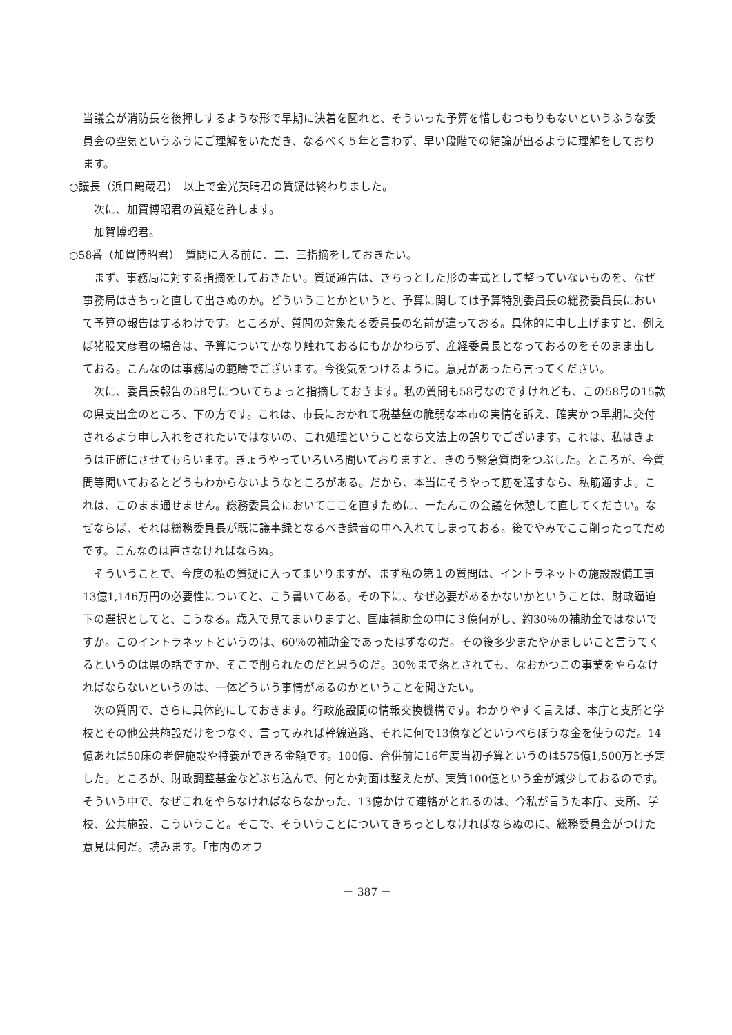当議会が消防長を後押しするような形で早期に決着を図れと、そういった予算を惜しむつもりもないというふうな委員会の空気というふうにご理解をいただき、なるべく５年と言わず、早い段階での結論が出るように理解をしております。
○議長（浜口鶴蔵君）　以上で金光英晴君の質疑は終わりました。
次に、加賀博昭君の質疑を許します。
加賀博昭君。
○58番（加賀博昭君）　質問に入る前に、二、三指摘をしておきたい。
まず、事務局に対する指摘をしておきたい。質疑通告は、きちっとした形の書式として整っていないものを、なぜ事務局はきちっと直して出さぬのか。どういうことかというと、予算に関しては予算特別委員長の総務委員長において予算の報告はするわけです。ところが、質問の対象たる委員長の名前が違っておる。具体的に申し上げますと、例えば猪股文彦君の場合は、予算についてかなり触れておるにもかかわらず、産経委員長となっておるのをそのまま出しておる。こんなのは事務局の範疇でございます。今後気をつけるように。意見があったら言ってください。
次に、委員長報告の58号についてちょっと指摘しておきます。私の質問も58号なのですけれども、この58号の15款の県支出金のところ、下の方です。これは、市長におかれて税基盤の脆弱な本市の実情を訴え、確実かつ早期に交付されるよう申し入れをされたいではないの、これ処理ということなら文法上の誤りでございます。これは、私はきょうは正確にさせてもらいます。きょうやっていろいろ聞いておりますと、きのう緊急質問をつぶした。ところが、今質問等聞いておるとどうもわからないようなところがある。だから、本当にそうやって筋を通すなら、私筋通すよ。これは、このまま通せません。総務委員会においてここを直すために、一たんこの会議を休憩して直してください。なぜならば、それは総務委員長が既に議事録となるべき録音の中へ入れてしまっておる。後でやみでここ削ったってだめです。こんなのは直さなければならぬ。
そういうことで、今度の私の質疑に入ってまいりますが、まず私の第１の質問は、イントラネットの施設設備工事13億1,146万円の必要性についてと、こう書いてある。その下に、なぜ必要があるかないかということは、財政逼迫下の選択としてと、こうなる。歳入で見てまいりますと、国庫補助金の中に３億何がし、約30％の補助金ではないですか。このイントラネットというのは、60％の補助金であったはずなのだ。その後多少またやかましいこと言うてくるというのは県の話ですか、そこで削られたのだと思うのだ。30％まで落とされても、なおかつこの事業をやらなければならないというのは、一体どういう事情があるのかということを聞きたい。
次の質問で、さらに具体的にしておきます。行政施設間の情報交換機構です。わかりやすく言えば、本庁と支所と学校とその他公共施設だけをつなぐ、言ってみれば幹線道路、それに何で13億などというべらぼうな金を使うのだ。14億あれば50床の老健施設や特養ができる金額です。100億、合併前に16年度当初予算というのは575億1,500万と予定した。ところが、財政調整基金などぶち込んで、何とか対面は整えたが、実質100億という金が減少しておるのです。そういう中で、なぜこれをやらなければならなかった、13億かけて連絡がとれるのは、今私が言うた本庁、支所、学校、公共施設、こういうこと。そこで、そういうことについてきちっとしなければならぬのに、総務委員会がつけた意見は何だ。読みます。「市内のオフ
－ 387 －